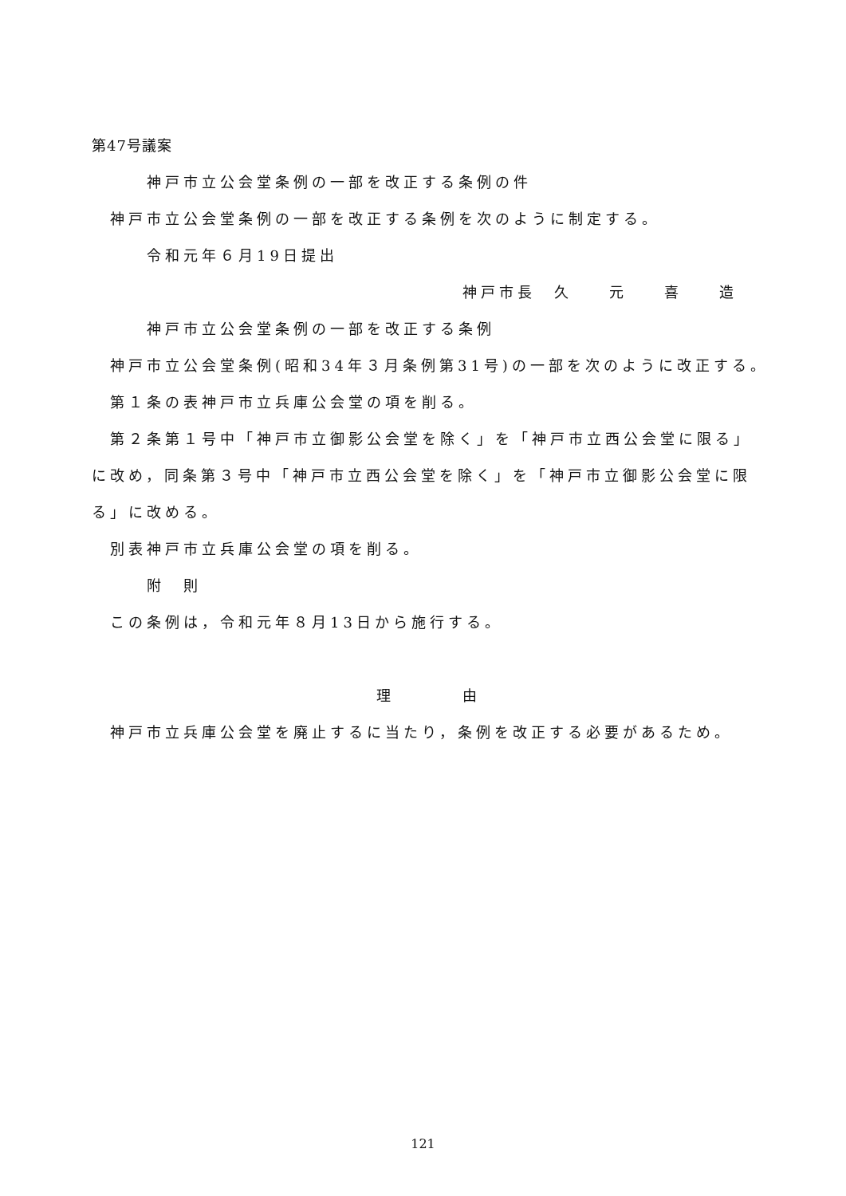第47号議案
神戸市立公会堂条例の一部を改正する条例の件
神戸市立公会堂条例の一部を改正する条例を次のように制定する。
令和元年６月19日提出
神戸市長　久　　元　　喜　　造
神戸市立公会堂条例の一部を改正する条例
神戸市立公会堂条例(昭和34年３月条例第31号)の一部を次のように改正する。
第１条の表神戸市立兵庫公会堂の項を削る。
第２条第１号中「神戸市立御影公会堂を除く」を「神戸市立西公会堂に限る」
に改め，同条第３号中「神戸市立西公会堂を除く」を「神戸市立御影公会堂に限
る」に改める。
別表神戸市立兵庫公会堂の項を削る。
附　則
この条例は，令和元年８月13日から施行する。
理　　　　　由
神戸市立兵庫公会堂を廃止するに当たり，条例を改正する必要があるため。
121